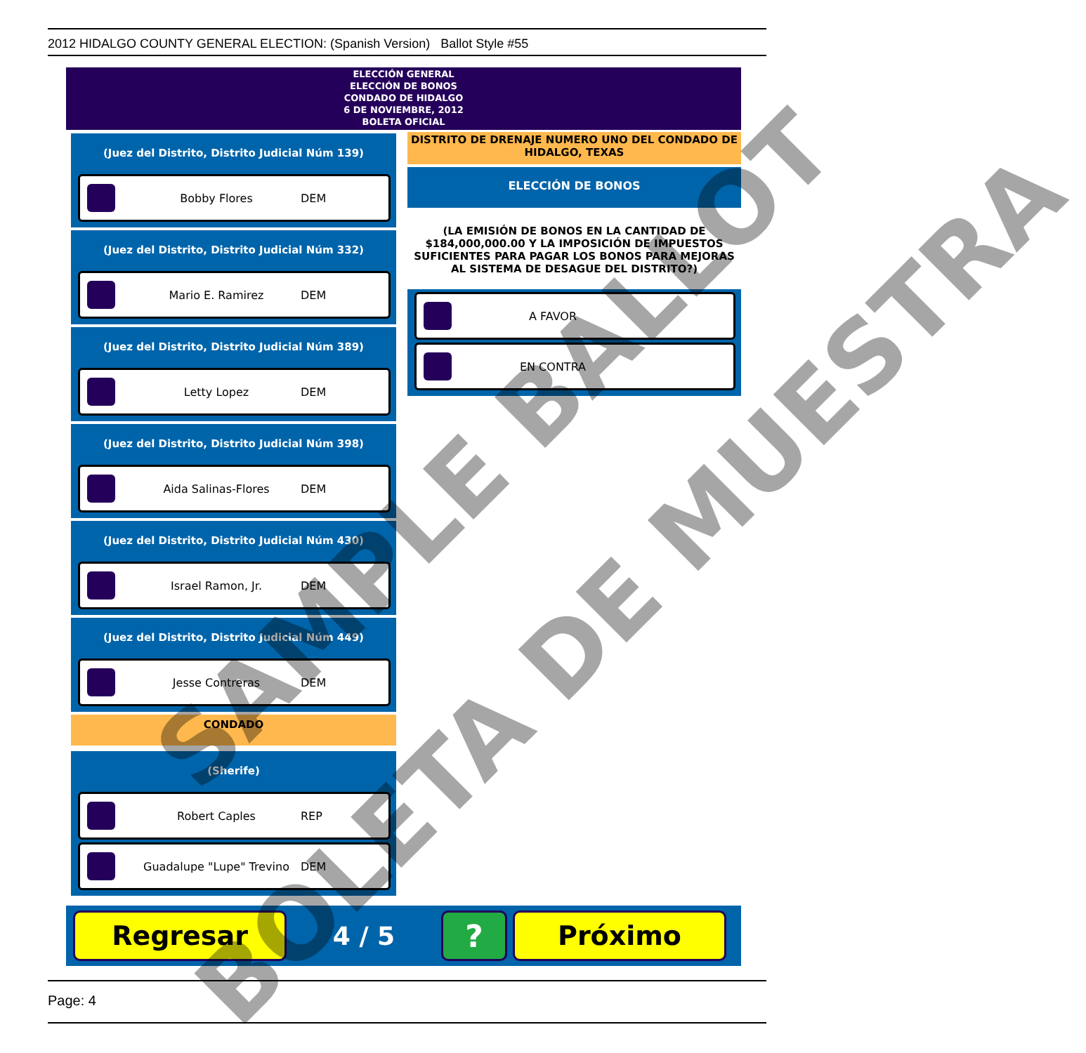2012 HIDALGO COUNTY GENERAL ELECTION: (Spanish Version) Ballot Style #55
ELECCIÓN GENERAL
ELECCIÓN DE BONOS
CONDADO DE HIDALGO
6 DE NOVIEMBRE, 2012
BOLETA OFICIAL
(Juez del Distrito, Distrito Judicial Núm 139)
Bobby Flores DEM
(Juez del Distrito, Distrito Judicial Núm 332)
Mario E. Ramirez DEM
(Juez del Distrito, Distrito Judicial Núm 389)
Letty Lopez DEM
(Juez del Distrito, Distrito Judicial Núm 398)
Aida Salinas-Flores DEM
(Juez del Distrito, Distrito Judicial Núm 430)
Israel Ramon, Jr. DEM
(Juez del Distrito, Distrito Judicial Núm 449)
Jesse Contreras DEM
CONDADO
(Sherife)
Robert Caples REP
Guadalupe "Lupe" Trevino DEM
DISTRITO DE DRENAJE NUMERO UNO DEL CONDADO DE HIDALGO, TEXAS
ELECCIÓN DE BONOS
(LA EMISIÓN DE BONOS EN LA CANTIDAD DE $184,000,000.00 Y LA IMPOSICIÓN DE IMPUESTOS SUFICIENTES PARA PAGAR LOS BONOS PARA MEJORAS AL SISTEMA DE DESAGUE DEL DISTRITO?)
A FAVOR
EN CONTRA
Regresar
4 / 5
?
Próximo
Page: 4
SAMPLE BALLOT
BOLETA DE MUESTRA